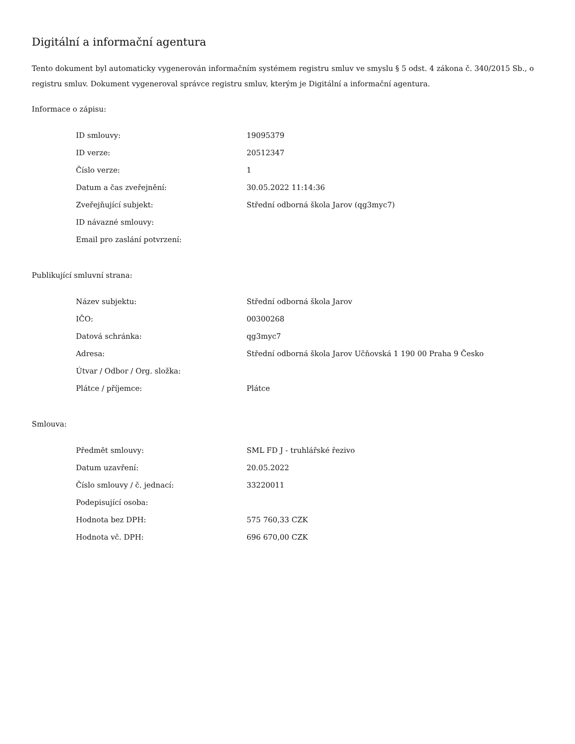Digitální a informační agentura
Tento dokument byl automaticky vygenerován informačním systémem registru smluv ve smyslu § 5 odst. 4 zákona č. 340/2015 Sb., o registru smluv. Dokument vygeneroval správce registru smluv, kterým je Digitální a informační agentura.
Informace o zápisu:
| ID smlouvy: | 19095379 |
| ID verze: | 20512347 |
| Číslo verze: | 1 |
| Datum a čas zveřejnění: | 30.05.2022 11:14:36 |
| Zveřejňující subjekt: | Střední odborná škola Jarov (qg3myc7) |
| ID návazné smlouvy: | |
| Email pro zaslání potvrzení: | |
Publikující smluvní strana:
| Název subjektu: | Střední odborná škola Jarov |
| IČO: | 00300268 |
| Datová schránka: | qg3myc7 |
| Adresa: | Střední odborná škola Jarov Učňovská 1 190 00 Praha 9 Česko |
| Útvar / Odbor / Org. složka: | |
| Plátce / příjemce: | Plátce |
Smlouva:
| Předmět smlouvy: | SML FD J - truhlářské řezivo |
| Datum uzavření: | 20.05.2022 |
| Číslo smlouvy / č. jednací: | 33220011 |
| Podepisující osoba: | |
| Hodnota bez DPH: | 575 760,33 CZK |
| Hodnota vč. DPH: | 696 670,00 CZK |